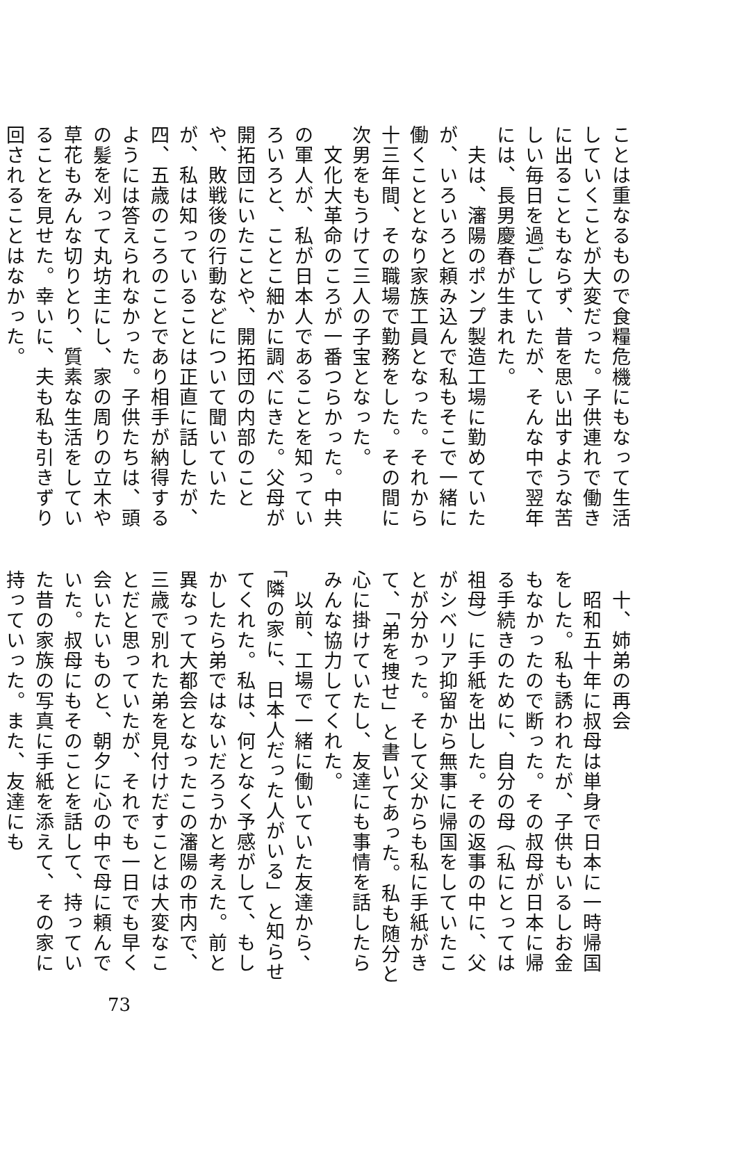ことは重なるもので食糧危機にもなって生活していくことが大変だった。子供連れで働きに出ることもならず、昔を思い出すような苦しい毎日を過ごしていたが、そんな中で翌年には、長男慶春が生まれた。
　夫は、瀋陽のポンプ製造工場に勤めていたが、いろいろと頼み込んで私もそこで一緒に働くこととなり家族工員となった。それから十三年間、その職場で勤務をした。その間に次男をもうけて三人の子宝となった。
　文化大革命のころが一番つらかった。中共の軍人が、私が日本人であることを知っていろいろと、ことこ細かに調べにきた。父母が開拓団にいたことや、開拓団の内部のことや、敗戦後の行動などについて聞いていたが、私は知っていることは正直に話したが、四、五歳のころのことであり相手が納得するようには答えられなかった。子供たちは、頭の髪を刈って丸坊主にし、家の周りの立木や草花もみんな切りとり、質素な生活をしていることを見せた。幸いに、夫も私も引きずり回されることはなかった。
　十、姉弟の再会
　昭和五十年に叔母は単身で日本に一時帰国をした。私も誘われたが、子供もいるしお金もなかったので断った。その叔母が日本に帰る手続きのために、自分の母（私にとっては祖母）に手紙を出した。その返事の中に、父がシベリア抑留から無事に帰国をしていたことが分かった。そして父からも私に手紙がきて、「弟を捜せ」と書いてあった。私も随分と心に掛けていたし、友達にも事情を話したらみんな協力してくれた。
　以前、工場で一緒に働いていた友達から、「隣の家に、日本人だった人がいる」と知らせてくれた。私は、何となく予感がして、もしかしたら弟ではないだろうかと考えた。前と異なって大都会となったこの瀋陽の市内で、三歳で別れた弟を見付けだすことは大変なことだと思っていたが、それでも一日でも早く会いたいものと、朝夕に心の中で母に頼んでいた。叔母にもそのことを話して、持っていた昔の家族の写真に手紙を添えて、その家に持っていった。また、友達にも
73